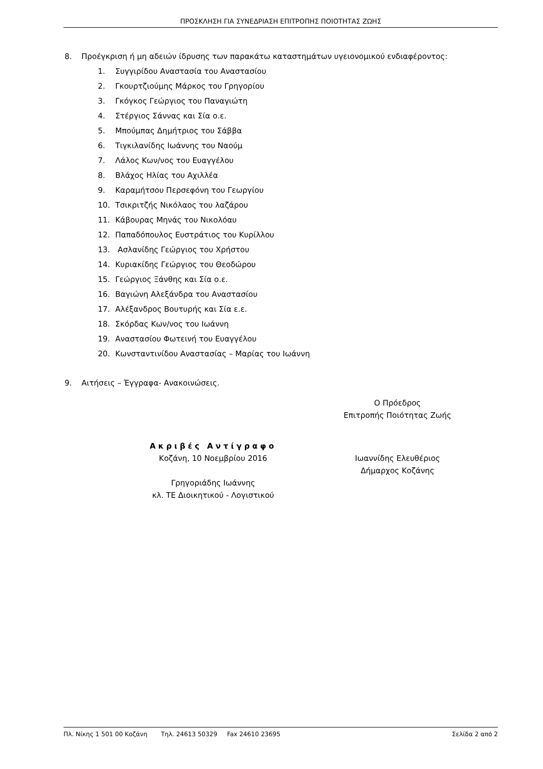ΠΡΟΣΚΛΗΣΗ ΓΙΑ ΣΥΝΕΔΡΙΑΣΗ ΕΠΙΤΡΟΠΗΣ ΠΟΙΟΤΗΤΑΣ ΖΩΗΣ
8. Προέγκριση ή μη αδειών ίδρυσης των παρακάτω καταστημάτων υγειονομικού ενδιαφέροντος:
1. Συγγιρίδου Αναστασία του Αναστασίου
2. Γκουρτζιούμης Μάρκος του Γρηγορίου
3. Γκόγκος Γεώργιος του Παναγιώτη
4. Στέργιος Σάννας και Σία ο.ε.
5. Μπούμπας Δημήτριος του Σάββα
6. Τιγκιλανίδης Ιωάννης του Ναούμ
7. Λάλος Κων/νος του Ευαγγέλου
8. Βλάχος Ηλίας του Αχιλλέα
9. Καραμήτσου Περσεφόνη του Γεωργίου
10. Τσικριτζής Νικόλαος του λαζάρου
11. Κάβουρας Μηνάς του Νικολόαυ
12. Παπαδόπουλος Ευστράτιος του Κυρίλλου
13. Ασλανίδης Γεώργιος του Χρήστου
14. Κυριακίδης Γεώργιος του Θεοδώρου
15. Γεώργιος Ξάνθης και Σία ο.ε.
16. Βαγιώνη Αλεξάνδρα του Αναστασίου
17. Αλέξανδρος Βουτυρής και Σία ε.ε.
18. Σκόρδας Κων/νος του Ιωάννη
19. Αναστασίου Φωτεινή του Ευαγγέλου
20. Κωνσταντινίδου Αναστασίας – Μαρίας του Ιωάννη
9. Αιτήσεις – Έγγραφα- Ανακοινώσεις.
Ο Πρόεδρος
Επιτροπής Ποιότητας Ζωής
Ακριβές Αντίγραφο
Κοζάνη, 10 Νοεμβρίου 2016
Γρηγοριάδης Ιωάννης
κλ. ΤΕ Διοικητικού - Λογιστικού
Ιωαννίδης Ελευθέριος
Δήμαρχος Κοζάνης
Πλ. Νίκης 1 501 00 Κοζάνη Τηλ. 24613 50329 Fax 24610 23695 Σελίδα 2 από 2